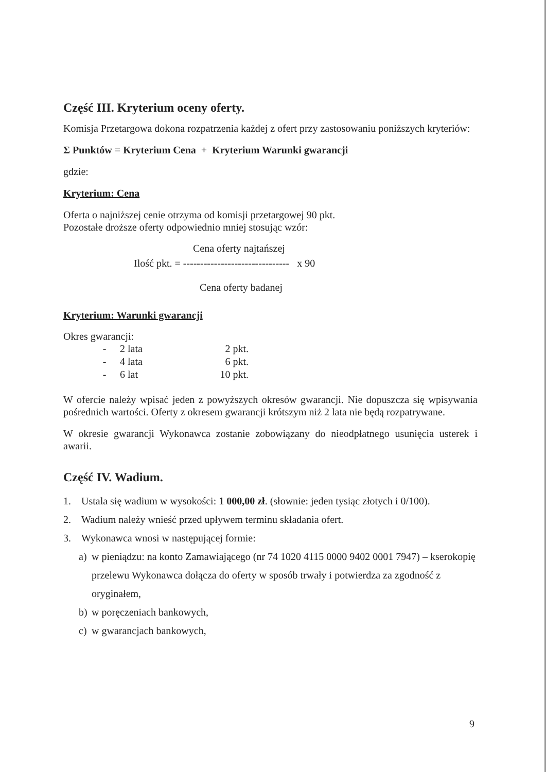Część III. Kryterium oceny oferty.
Komisja Przetargowa dokona rozpatrzenia każdej z ofert przy zastosowaniu poniższych kryteriów:
Σ Punktów = Kryterium Cena + Kryterium Warunki gwarancji
gdzie:
Kryterium: Cena
Oferta o najniższej cenie otrzyma od komisji przetargowej 90 pkt.
Pozostałe droższe oferty odpowiednio mniej stosując wzór:
Cena oferty najtańszej
Ilość pkt. = ------------------------------- x 90
Cena oferty badanej
Kryterium: Warunki gwarancji
Okres gwarancji:
- 2 lata 2 pkt.
- 4 lata 6 pkt.
- 6 lat 10 pkt.
W ofercie należy wpisać jeden z powyższych okresów gwarancji. Nie dopuszcza się wpisywania pośrednich wartości. Oferty z okresem gwarancji krótszym niż 2 lata nie będą rozpatrywane.
W okresie gwarancji Wykonawca zostanie zobowiązany do nieodpłatnego usunięcia usterek i awarii.
Część IV. Wadium.
1. Ustala się wadium w wysokości: 1 000,00 zł. (słownie: jeden tysiąc złotych i 0/100).
2. Wadium należy wnieść przed upływem terminu składania ofert.
3. Wykonawca wnosi w następującej formie:
a) w pieniądzu: na konto Zamawiającego (nr 74 1020 4115 0000 9402 0001 7947) – kserokopię przelewu Wykonawca dołącza do oferty w sposób trwały i potwierdza za zgodność z oryginałem,
b) w poręczeniach bankowych,
c) w gwarancjach bankowych,
9